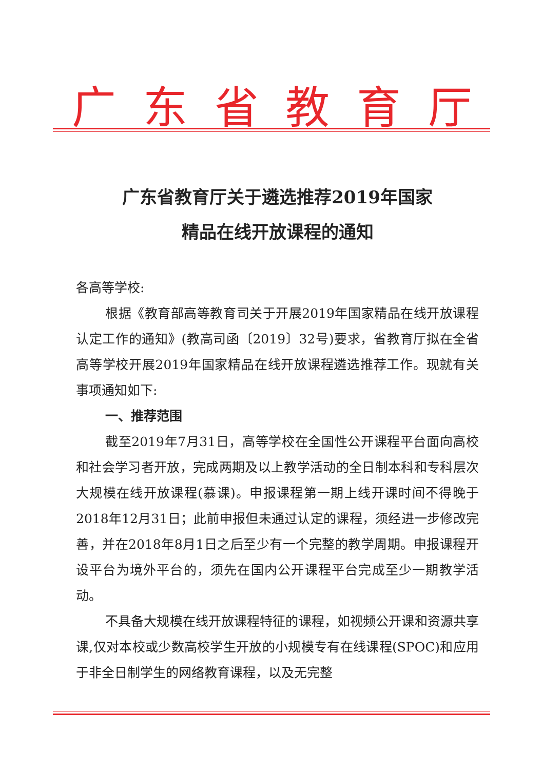广东省教育厅
广东省教育厅关于遴选推荐2019年国家
精品在线开放课程的通知
各高等学校:
根据《教育部高等教育司关于开展2019年国家精品在线开放课程认定工作的通知》(教高司函〔2019〕32号)要求，省教育厅拟在全省高等学校开展2019年国家精品在线开放课程遴选推荐工作。现就有关事项通知如下:
一、推荐范围
截至2019年7月31日，高等学校在全国性公开课程平台面向高校和社会学习者开放，完成两期及以上教学活动的全日制本科和专科层次大规模在线开放课程(慕课)。申报课程第一期上线开课时间不得晚于2018年12月31日；此前申报但未通过认定的课程，须经进一步修改完善，并在2018年8月1日之后至少有一个完整的教学周期。申报课程开设平台为境外平台的，须先在国内公开课程平台完成至少一期教学活动。
不具备大规模在线开放课程特征的课程，如视频公开课和资源共享课,仅对本校或少数高校学生开放的小规模专有在线课程(SPOC)和应用于非全日制学生的网络教育课程，以及无完整